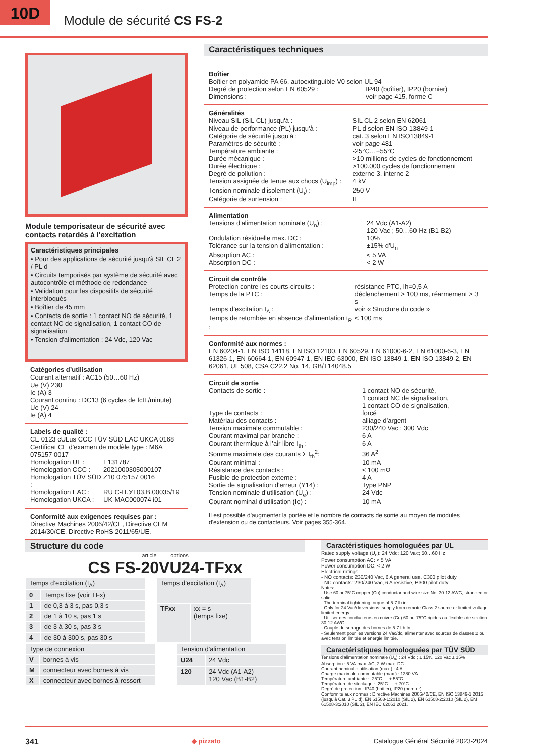10D
Module de sécurité CS FS-2
Module temporisateur de sécurité avec contacts retardés à l'excitation
Caractéristiques principales
• Pour des applications de sécurité jusqu'à SIL CL 2 / PL d
• Circuits temporisés par système de sécurité avec autocontrôle et méthode de redondance
• Validation pour les dispositifs de sécurité interbloqués
• Boîtier de 45 mm
• Contacts de sortie : 1 contact NO de sécurité, 1 contact NC de signalisation, 1 contact CO de signalisation
• Tension d'alimentation : 24 Vdc, 120 Vac
Catégories d’utilisation
Courant alternatif : AC15 (50…60 Hz)
Ue (V) 230
Ie (A) 3
Courant continu : DC13 (6 cycles de fctt./minute)
Ue (V) 24
Ie (A) 4
Labels de qualité :
CE 0123 cULus CCC TÜV SÜD EAC UKCA 0168
| Certificat CE d'examen de modèle type : M6A 075157 0017 | |
| Homologation UL : | E131787 |
| Homologation CCC : | 2021000305000107 |
| Homologation TÜV SÜD : | Z10 075157 0016 |
| Homologation EAC : | RU C-IT.УТ03.В.00035/19 |
| Homologation UKCA : | UK-MAC000074 i01 |
Conformité aux exigences requises par :
Directive Machines 2006/42/CE, Directive CEM 2014/30/CE, Directive RoHS 2011/65/UE.
Caractéristiques techniques
Boîtier
Boîtier en polyamide PA 66, autoextinguible V0 selon UL 94
| Degré de protection selon EN 60529 : | IP40 (boîtier), IP20 (bornier) |
| Dimensions : | voir page 415, forme C |
Généralités
| Niveau SIL (SIL CL) jusqu'à : | SIL CL 2 selon EN 62061 |
| Niveau de performance (PL) jusqu'à : | PL d selon EN ISO 13849-1 |
| Catégorie de sécurité jusqu'à : | cat. 3 selon EN ISO13849-1 |
| Paramètres de sécurité : | voir page 481 |
| Température ambiante : | -25°C…+55°C |
| Durée mécanique : | >10 millions de cycles de fonctionnement |
| Durée électrique : | >100.000 cycles de fonctionnement |
| Degré de pollution : | externe 3, interne 2 |
| Tension assignée de tenue aux chocs (U<sub>imp</sub>) : | 4 kV |
| Tension nominale d’isolement (U<sub>i</sub>) : | 250 V |
| Catégorie de surtension : | II |
Alimentation
| Tensions d'alimentation nominale (U<sub>n</sub>) : | 24 Vdc (A1-A2) 120 Vac ; 50…60 Hz (B1-B2) |
| Ondulation résiduelle max. DC : | 10% |
| Tolérance sur la tension d'alimentation : | ±15% d'U<sub>n</sub> |
| Absorption AC : | < 5 VA |
| Absorption DC : | < 2 W |
Circuit de contrôle
| Protection contre les courts-circuits : | résistance PTC, Ih=0,5 A |
| Temps de la PTC : | déclenchement > 100 ms, réarmement > 3 s |
| Temps d’excitation t<sub>A</sub> : | voir « Structure du code » |
| Temps de retombée en absence d'alimentation t<sub>R</sub> : | < 100 ms |
Conformité aux normes :
EN 60204-1, EN ISO 14118, EN ISO 12100, EN 60529, EN 61000-6-2, EN 61000-6-3, EN 61326-1, EN 60664-1, EN 60947-1, EN IEC 63000, EN ISO 13849-1, EN ISO 13849-2, EN 62061, UL 508, CSA C22.2 No. 14, GB/T14048.5
Circuit de sortie
| Contacts de sortie : | 1 contact NO de sécurité, 1 contact NC de signalisation, 1 contact CO de signalisation, |
| Type de contacts : | forcé |
| Matériau des contacts : | alliage d’argent |
| Tension maximale commutable : | 230/240 Vac ; 300 Vdc |
| Courant maximal par branche : | 6 A |
| Courant thermique à l’air libre I<sub>th</sub> : | 6 A |
| Somme maximale des courants Σ I<sub>th</sub><sup>2</sup>: | 36 A<sup>2</sup> |
| Courant minimal : | 10 mA |
| Résistance des contacts : | ≤ 100 mΩ |
| Fusible de protection externe : | 4 A |
| Sortie de signalisation d'erreur (Y14) : | Type PNP |
| Tension nominale d’utilisation (U<sub>e</sub>) : | 24 Vdc |
| Courant nominal d'utilisation (Ie) : | 10 mA |
Il est possible d'augmenter la portée et le nombre de contacts de sortie au moyen de modules d'extension ou de contacteurs. Voir pages 355-364.
Structure du code
article options
CS FS-20VU24-TFxx
| Temps d’excitation (t<sub>A</sub>) | |
| 0 | Temps fixe (voir TFx) |
| 1 | de 0,3 à 3 s, pas 0,3 s |
| 2 | de 1 à 10 s, pas 1 s |
| 3 | de 3 à 30 s, pas 3 s |
| 4 | de 30 à 300 s, pas 30 s |
| Temps d’excitation (t<sub>A</sub>) | |
| TFxx | xx = s (temps fixe) |
| Type de connexion | |
| V | bornes à vis |
| M | connecteur avec bornes à vis |
| X | connecteur avec bornes à ressort |
| Tension d'alimentation | |
| U24 | 24 Vdc |
| 120 | 24 Vdc (A1-A2) 120 Vac (B1-B2) |
Caractéristiques homologuées par UL
Rated supply voltage (U<sub>n</sub>): 24 Vdc; 120 Vac; 50…60 Hz
Power consumption AC: < 5 VA
Power consumption DC: < 2 W
Electrical ratings:
- NO contacts: 230/240 Vac, 6 A general use, C300 pilot duty
- NC contacts: 230/240 Vac, 6 A resistive, B300 pilot duty
Notes:
- Use 60 or 75°C copper (Cu) conductor and wire size No. 30-12 AWG, stranded or solid.
- The terminal tightening torque of 5-7 lb in.
- Only for 24 Vac/dc versions: supply from remote Class 2 source or limited voltage limited energy.
- Utiliser des conducteurs en cuivre (Cu) 60 ou 75°C rigides ou flexibles de section 30-12 AWG.
- Couple de serrage des bornes de 5-7 Lb In.
- Seulement pour les versions 24 Vac/dc, alimenter avec sources de classes 2 ou avec tension limitée et énergie limitée.
Caractéristiques homologuées par TÜV SÜD
Tensions d'alimentation nominale (U<sub>n</sub>) : 24 Vdc ; ± 15%, 120 Vac ± 15%
Absorption : 5 VA max. AC, 2 W max. DC
Courant nominal d’utilisation (max.) : 4 A
Charge maximale commutable (max.) : 1380 VA
Température ambiante : -25°C … + 55°C
Température de stockage : -25°C … + 70°C
Degré de protection : IP40 (boîtier), IP20 (bornier)
Conformité aux normes : Directive Machines 2006/42/CE, EN ISO 13849-1:2015 (jusqu'à Cat. 3 PL d), EN 61508-1:2010 (SIL 2), EN 61508-2:2010 (SIL 2), EN 61508-3:2010 (SIL 2), EN IEC 62061:2021.
341 ◆ pizzato Catalogue Général Sécurité 2023-2024